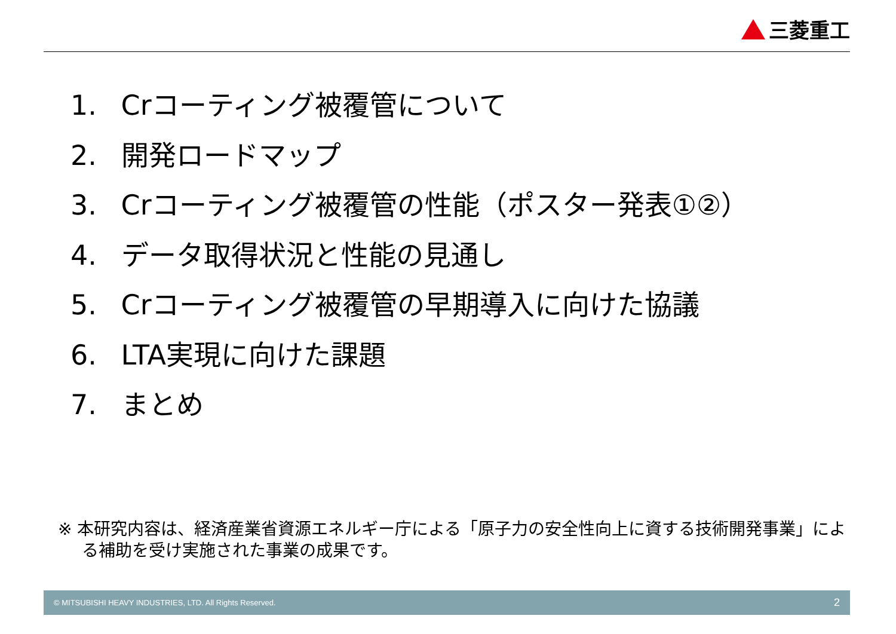三菱重工
1. Crコーティング被覆管について
2. 開発ロードマップ
3. Crコーティング被覆管の性能（ポスター発表①②）
4. データ取得状況と性能の見通し
5. Crコーティング被覆管の早期導入に向けた協議
6. LTA実現に向けた課題
7. まとめ
※ 本研究内容は、経済産業省資源エネルギー庁による「原子力の安全性向上に資する技術開発事業」による補助を受け実施された事業の成果です。
© MITSUBISHI HEAVY INDUSTRIES, LTD. All Rights Reserved. 2